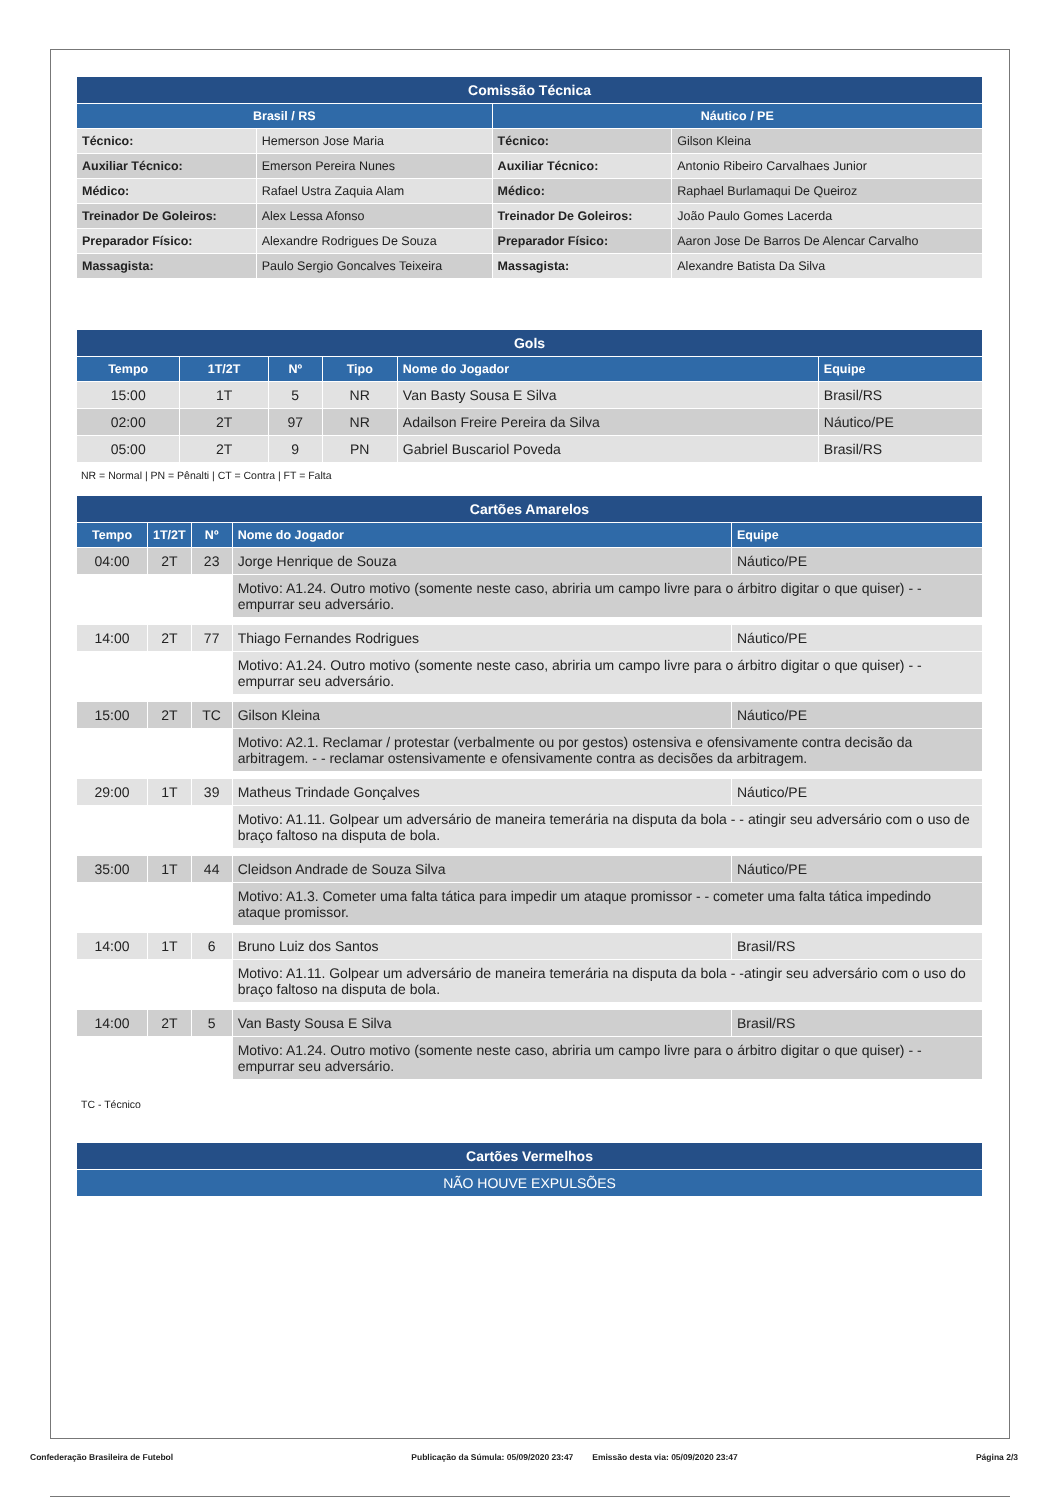| Comissão Técnica | | | |
| --- | --- | --- | --- |
| Brasil / RS | | Náutico / PE | |
| Técnico: | Hemerson Jose Maria | Técnico: | Gilson Kleina |
| Auxiliar Técnico: | Emerson Pereira Nunes | Auxiliar Técnico: | Antonio Ribeiro Carvalhaes Junior |
| Médico: | Rafael Ustra Zaquia Alam | Médico: | Raphael Burlamaqui De Queiroz |
| Treinador De Goleiros: | Alex Lessa Afonso | Treinador De Goleiros: | João Paulo Gomes Lacerda |
| Preparador Físico: | Alexandre Rodrigues De Souza | Preparador Físico: | Aaron Jose De Barros De Alencar Carvalho |
| Massagista: | Paulo Sergio Goncalves Teixeira | Massagista: | Alexandre Batista Da Silva |
| Gols | | | | | |
| --- | --- | --- | --- | --- | --- |
| Tempo | 1T/2T | Nº | Tipo | Nome do Jogador | Equipe |
| 15:00 | 1T | 5 | NR | Van Basty Sousa E Silva | Brasil/RS |
| 02:00 | 2T | 97 | NR | Adailson Freire Pereira da Silva | Náutico/PE |
| 05:00 | 2T | 9 | PN | Gabriel Buscariol Poveda | Brasil/RS |
NR = Normal | PN = Pênalti | CT = Contra | FT = Falta
| Cartões Amarelos | | | | |
| --- | --- | --- | --- | --- |
| Tempo | 1T/2T | Nº | Nome do Jogador | Equipe |
| 04:00 | 2T | 23 | Jorge Henrique de Souza | Náutico/PE |
| | | | Motivo: A1.24. Outro motivo (somente neste caso, abriria um campo livre para o árbitro digitar o que quiser) - - empurrar seu adversário. | |
| 14:00 | 2T | 77 | Thiago Fernandes Rodrigues | Náutico/PE |
| | | | Motivo: A1.24. Outro motivo (somente neste caso, abriria um campo livre para o árbitro digitar o que quiser) - - empurrar seu adversário. | |
| 15:00 | 2T | TC | Gilson Kleina | Náutico/PE |
| | | | Motivo: A2.1. Reclamar / protestar (verbalmente ou por gestos) ostensiva e ofensivamente contra decisão da arbitragem. - - reclamar ostensivamente e ofensivamente contra as decisões da arbitragem. | |
| 29:00 | 1T | 39 | Matheus Trindade Gonçalves | Náutico/PE |
| | | | Motivo: A1.11. Golpear um adversário de maneira temerária na disputa da bola - - atingir seu adversário com o uso de braço faltoso na disputa de bola. | |
| 35:00 | 1T | 44 | Cleidson Andrade de Souza Silva | Náutico/PE |
| | | | Motivo: A1.3. Cometer uma falta tática para impedir um ataque promissor - - cometer uma falta tática impedindo ataque promissor. | |
| 14:00 | 1T | 6 | Bruno Luiz dos Santos | Brasil/RS |
| | | | Motivo: A1.11. Golpear um adversário de maneira temerária na disputa da bola - -atingir seu adversário com o uso do braço faltoso na disputa de bola. | |
| 14:00 | 2T | 5 | Van Basty Sousa E Silva | Brasil/RS |
| | | | Motivo: A1.24. Outro motivo (somente neste caso, abriria um campo livre para o árbitro digitar o que quiser) - - empurrar seu adversário. | |
TC - Técnico
| Cartões Vermelhos |
| --- |
| NÃO HOUVE EXPULSÕES |
Confederação Brasileira de Futebol Publicação da Súmula: 05/09/2020 23:47 Emissão desta via: 05/09/2020 23:47 Página 2/3